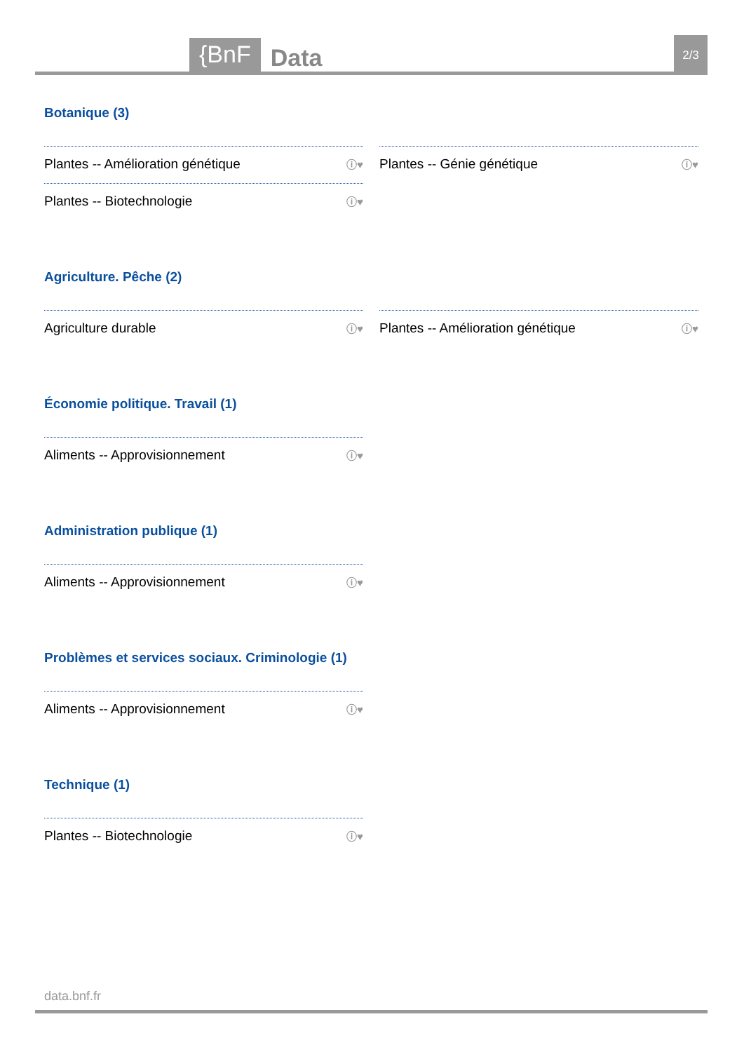{BnF Data 2/3
Botanique (3)
Plantes -- Amélioration génétique ⓘ♥
Plantes -- Biotechnologie ⓘ♥
Plantes -- Génie génétique ⓘ♥
Agriculture. Pêche (2)
Agriculture durable ⓘ♥
Plantes -- Amélioration génétique ⓘ♥
Économie politique. Travail (1)
Aliments -- Approvisionnement ⓘ♥
Administration publique (1)
Aliments -- Approvisionnement ⓘ♥
Problèmes et services sociaux. Criminologie (1)
Aliments -- Approvisionnement ⓘ♥
Technique (1)
Plantes -- Biotechnologie ⓘ♥
data.bnf.fr